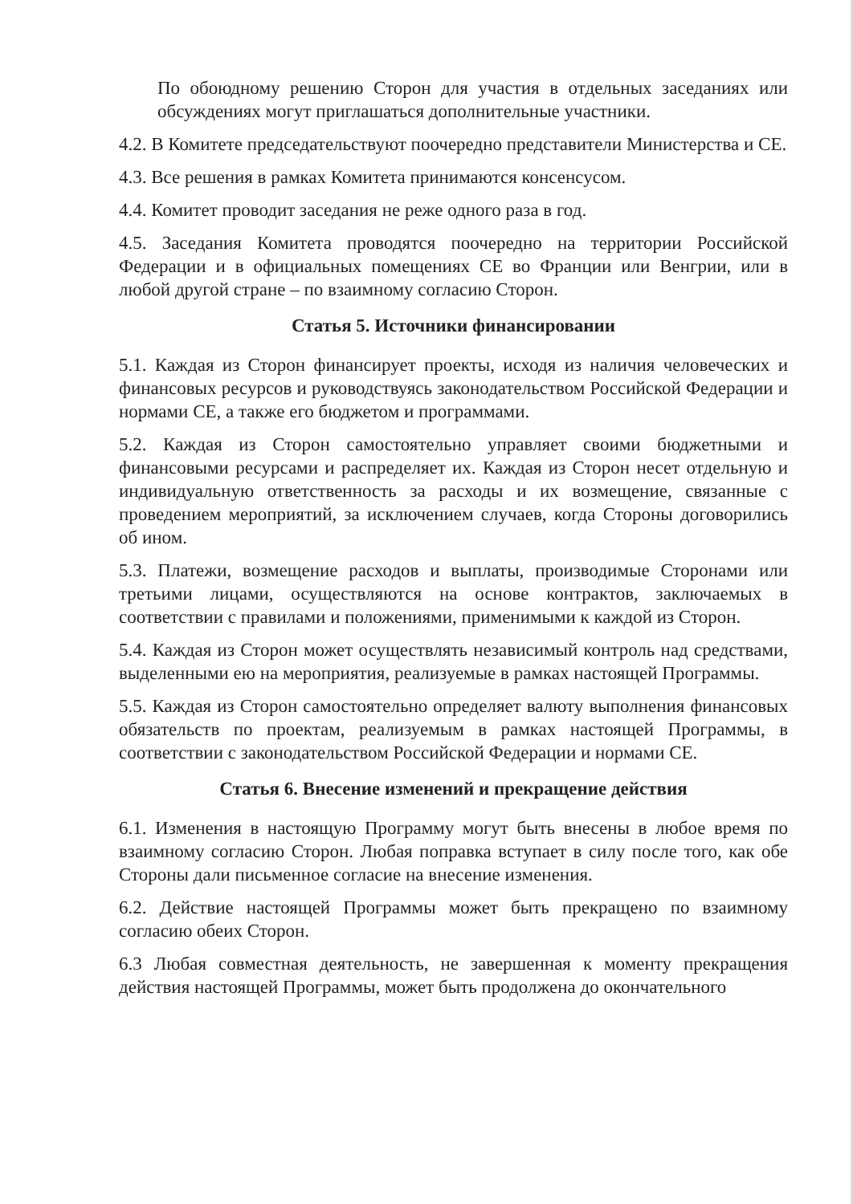По обоюдному решению Сторон для участия в отдельных заседаниях или обсуждениях могут приглашаться дополнительные участники.
4.2. В Комитете председательствуют поочередно представители Министерства и СЕ.
4.3. Все решения в рамках Комитета принимаются консенсусом.
4.4. Комитет проводит заседания не реже одного раза в год.
4.5. Заседания Комитета проводятся поочередно на территории Российской Федерации и в официальных помещениях СЕ во Франции или Венгрии, или в любой другой стране – по взаимному согласию Сторон.
Статья 5. Источники финансировании
5.1. Каждая из Сторон финансирует проекты, исходя из наличия человеческих и финансовых ресурсов и руководствуясь законодательством Российской Федерации и нормами СЕ, а также его бюджетом и программами.
5.2. Каждая из Сторон самостоятельно управляет своими бюджетными и финансовыми ресурсами и распределяет их. Каждая из Сторон несет отдельную и индивидуальную ответственность за расходы и их возмещение, связанные с проведением мероприятий, за исключением случаев, когда Стороны договорились об ином.
5.3. Платежи, возмещение расходов и выплаты, производимые Сторонами или третьими лицами, осуществляются на основе контрактов, заключаемых в соответствии с правилами и положениями, применимыми к каждой из Сторон.
5.4. Каждая из Сторон может осуществлять независимый контроль над средствами, выделенными ею на мероприятия, реализуемые в рамках настоящей Программы.
5.5. Каждая из Сторон самостоятельно определяет валюту выполнения финансовых обязательств по проектам, реализуемым в рамках настоящей Программы, в соответствии с законодательством Российской Федерации и нормами СЕ.
Статья 6. Внесение изменений и прекращение действия
6.1. Изменения в настоящую Программу могут быть внесены в любое время по взаимному согласию Сторон. Любая поправка вступает в силу после того, как обе Стороны дали письменное согласие на внесение изменения.
6.2. Действие настоящей Программы может быть прекращено по взаимному согласию обеих Сторон.
6.3 Любая совместная деятельность, не завершенная к моменту прекращения действия настоящей Программы, может быть продолжена до окончательного